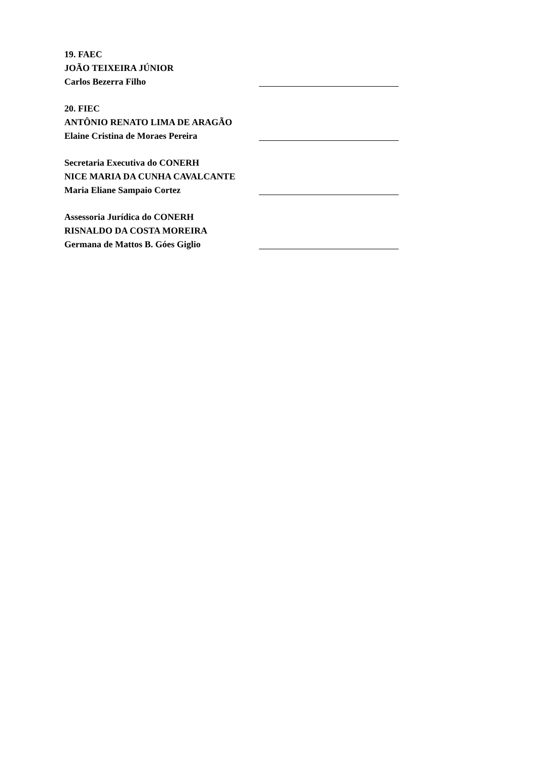19. FAEC
JOÃO TEIXEIRA JÚNIOR
Carlos Bezerra Filho
20. FIEC
ANTÔNIO RENATO LIMA DE ARAGÃO
Elaine Cristina de Moraes Pereira
Secretaria Executiva do CONERH
NICE MARIA DA CUNHA CAVALCANTE
Maria Eliane Sampaio Cortez
Assessoria Jurídica do CONERH
RISNALDO DA COSTA MOREIRA
Germana de Mattos B. Góes Giglio